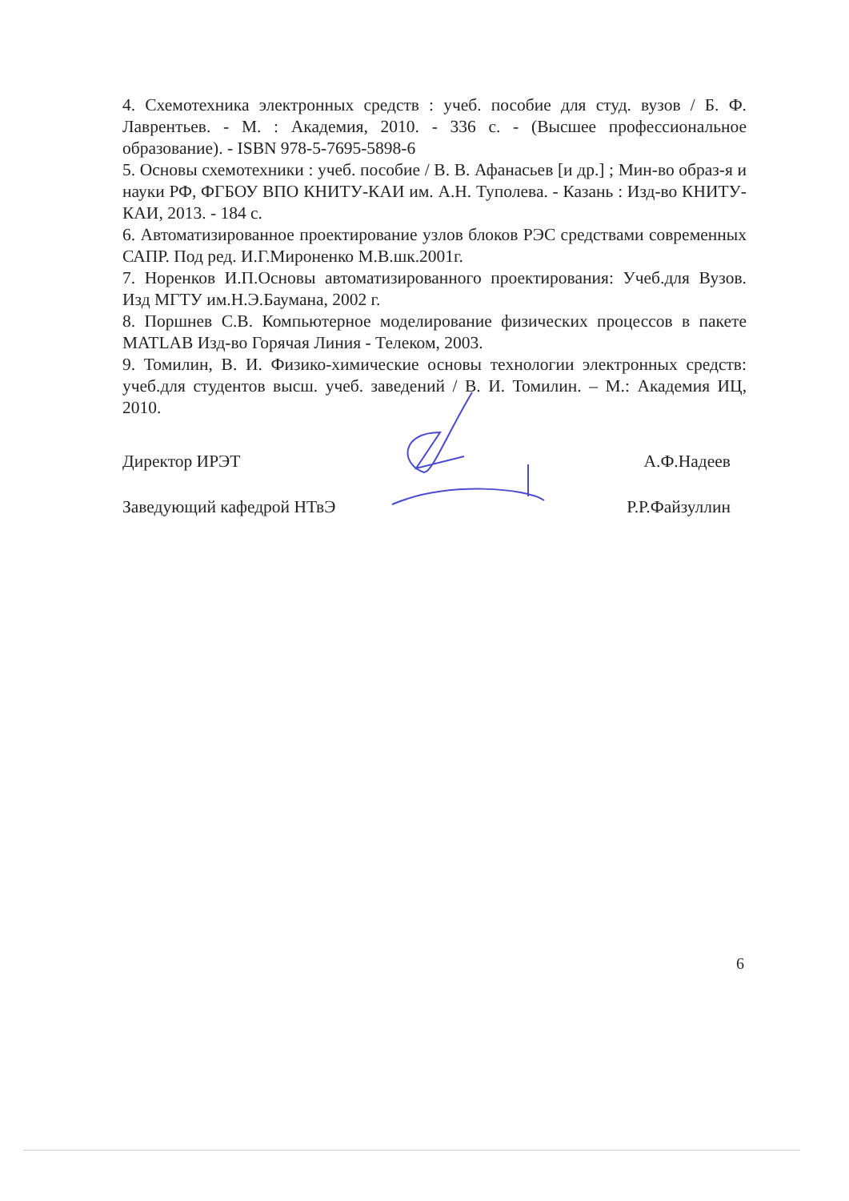4. Схемотехника электронных средств : учеб. пособие для студ. вузов / Б. Ф. Лаврентьев. - М. : Академия, 2010. - 336 с. - (Высшее профессиональное образование). - ISBN 978-5-7695-5898-6
5. Основы схемотехники : учеб. пособие / В. В. Афанасьев [и др.] ; Мин-во образ-я и науки РФ, ФГБОУ ВПО КНИТУ-КАИ им. А.Н. Туполева. - Казань : Изд-во КНИТУ-КАИ, 2013. - 184 с.
6. Автоматизированное проектирование узлов блоков РЭС средствами современных САПР. Под ред. И.Г.Мироненко М.В.шк.2001г.
7. Норенков И.П.Основы автоматизированного проектирования: Учеб.для Вузов. Изд МГТУ им.Н.Э.Баумана, 2002 г.
8. Поршнев С.В. Компьютерное моделирование физических процессов в пакете MATLAB Изд-во Горячая Линия - Телеком, 2003.
9. Томилин, В. И. Физико-химические основы технологии электронных средств: учеб.для студентов высш. учеб. заведений / В. И. Томилин. – М.: Академия ИЦ, 2010.
Директор ИРЭТ А.Ф.Надеев
Заведующий кафедрой НТвЭ Р.Р.Файзуллин
6